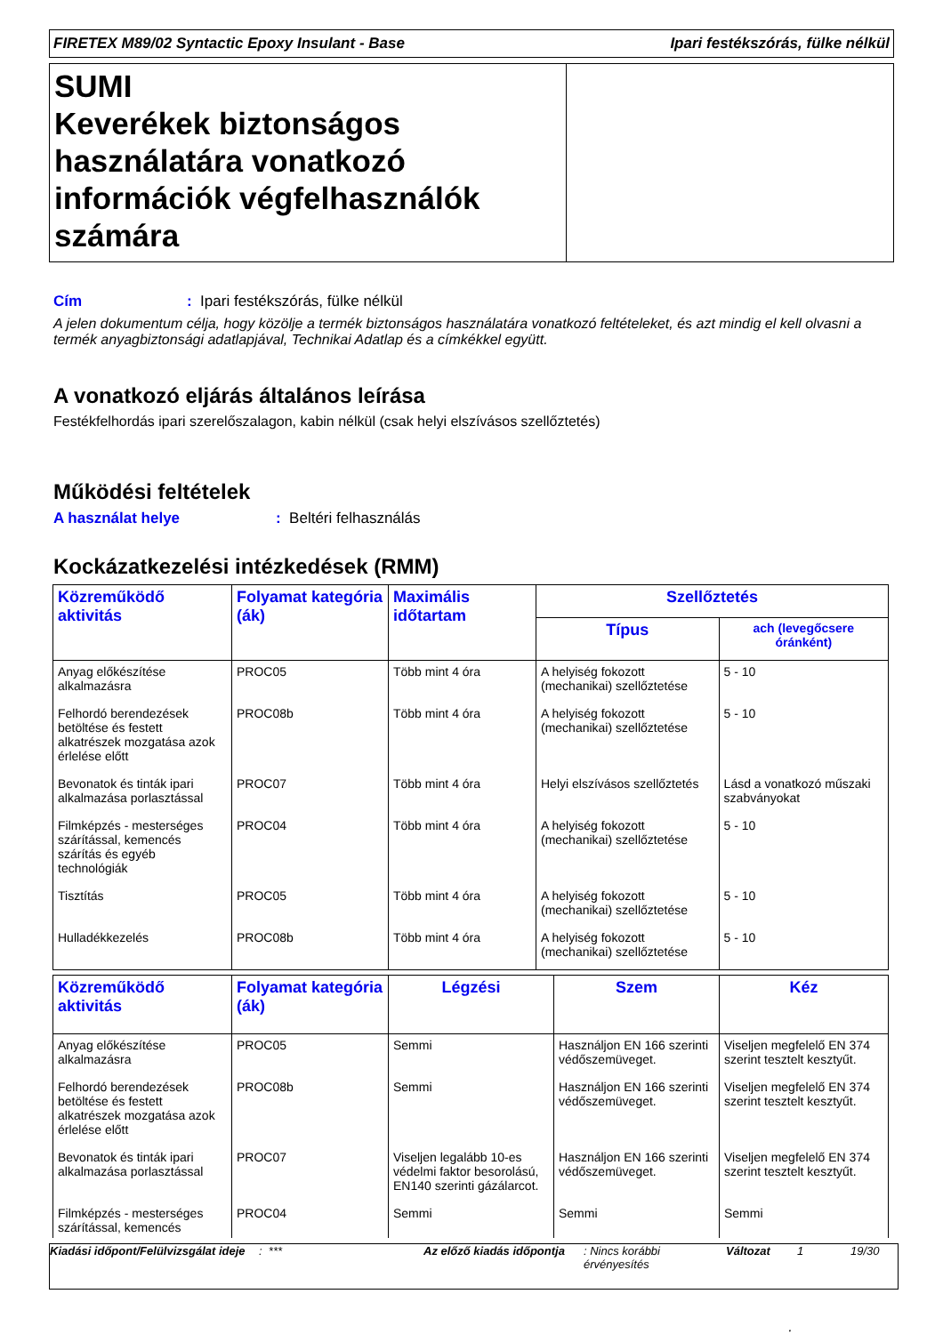FIRETEX M89/02 Syntactic Epoxy Insulant - Base Ipari festékszórás, fülke nélkül
SUMI
Keverékek biztonságos használatára vonatkozó információk végfelhasználók számára
Cím: Ipari festékszórás, fülke nélkül
A jelen dokumentum célja, hogy közölje a termék biztonságos használatára vonatkozó feltételeket, és azt mindig el kell olvasni a termék anyagbiztonsági adatlapjával, Technikai Adatlap és a címkékkel együtt.
A vonatkozó eljárás általános leírása
Festékfelhordás ipari szerelőszalagon, kabin nélkül (csak helyi elszívásos szellőztetés)
Működési feltételek
A használat helye: Beltéri felhasználás
Kockázatkezelési intézkedések (RMM)
| Közreműködő aktivitás | Folyamat kategória (ák) | Maximális időtartam | Szellőztetés | |
| --- | --- | --- | --- | --- |
| | | | Típus | ach (levegőcsere óránként) |
| Anyag előkészítése alkalmazásra | PROC05 | Több mint 4 óra | A helyiség fokozott (mechanikai) szellőztetése | 5 - 10 |
| Felhordó berendezések betöltése és festett alkatrészek mozgatása azok érlelése előtt | PROC08b | Több mint 4 óra | A helyiség fokozott (mechanikai) szellőztetése | 5 - 10 |
| Bevonatok és tinták ipari alkalmazása porlasztással | PROC07 | Több mint 4 óra | Helyi elszívásos szellőztetés | Lásd a vonatkozó műszaki szabványokat |
| Filmképzés - mesterséges szárítással, kemencés szárítás és egyéb technológiák | PROC04 | Több mint 4 óra | A helyiség fokozott (mechanikai) szellőztetése | 5 - 10 |
| Tisztítás | PROC05 | Több mint 4 óra | A helyiség fokozott (mechanikai) szellőztetése | 5 - 10 |
| Hulladékkezelés | PROC08b | Több mint 4 óra | A helyiség fokozott (mechanikai) szellőztetése | 5 - 10 |
| Közreműködő aktivitás | Folyamat kategória (ák) | Légzési | Szem | Kéz |
| --- | --- | --- | --- | --- |
| Anyag előkészítése alkalmazásra | PROC05 | Semmi | Használjon EN 166 szerinti védőszemüveget. | Viseljen megfelelő EN 374 szerint tesztelt kesztyűt. |
| Felhordó berendezések betöltése és festett alkatrészek mozgatása azok érlelése előtt | PROC08b | Semmi | Használjon EN 166 szerinti védőszemüveget. | Viseljen megfelelő EN 374 szerint tesztelt kesztyűt. |
| Bevonatok és tinták ipari alkalmazása porlasztással | PROC07 | Viseljen legalább 10-es védelmi faktor besorolású, EN140 szerinti gázálarcot. | Használjon EN 166 szerinti védőszemüveget. | Viseljen megfelelő EN 374 szerint tesztelt kesztyűt. |
| Filmképzés - mesterséges szárítással, kemencés | PROC04 | Semmi | Semmi | Semmi |
Kiadási időpont/Felülvizsgálat ideje
: *** Az előző kiadás időpontja
: Nincs korábbi érvényesítés
Változat 1 19/30
: